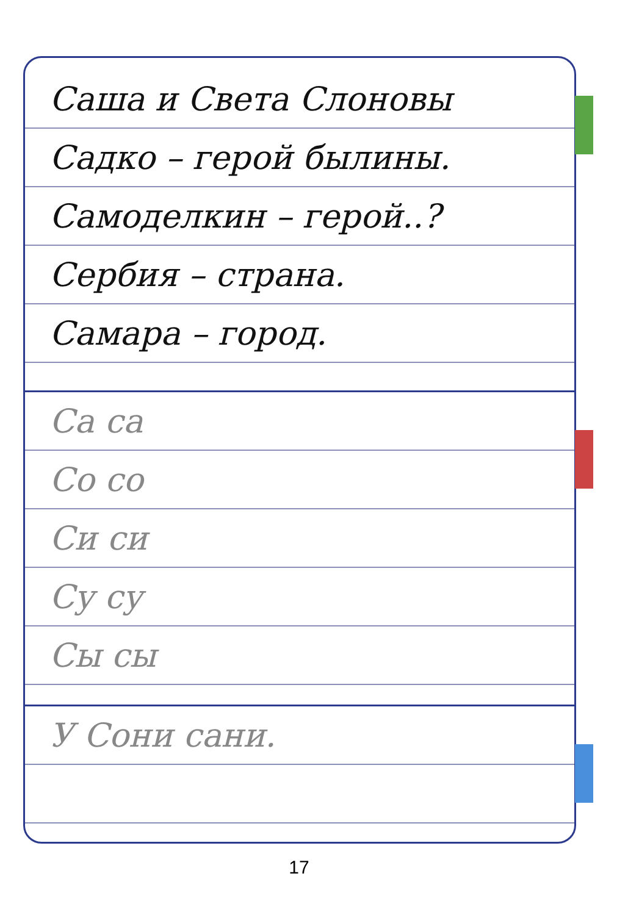Саша и Света Слоновы
Садко – герой былины.
Самоделкин – герой..?
Сербия – страна.
Самара – город.
Са са
Со со
Си си
Су су
Сы сы
У Сони сани.
17